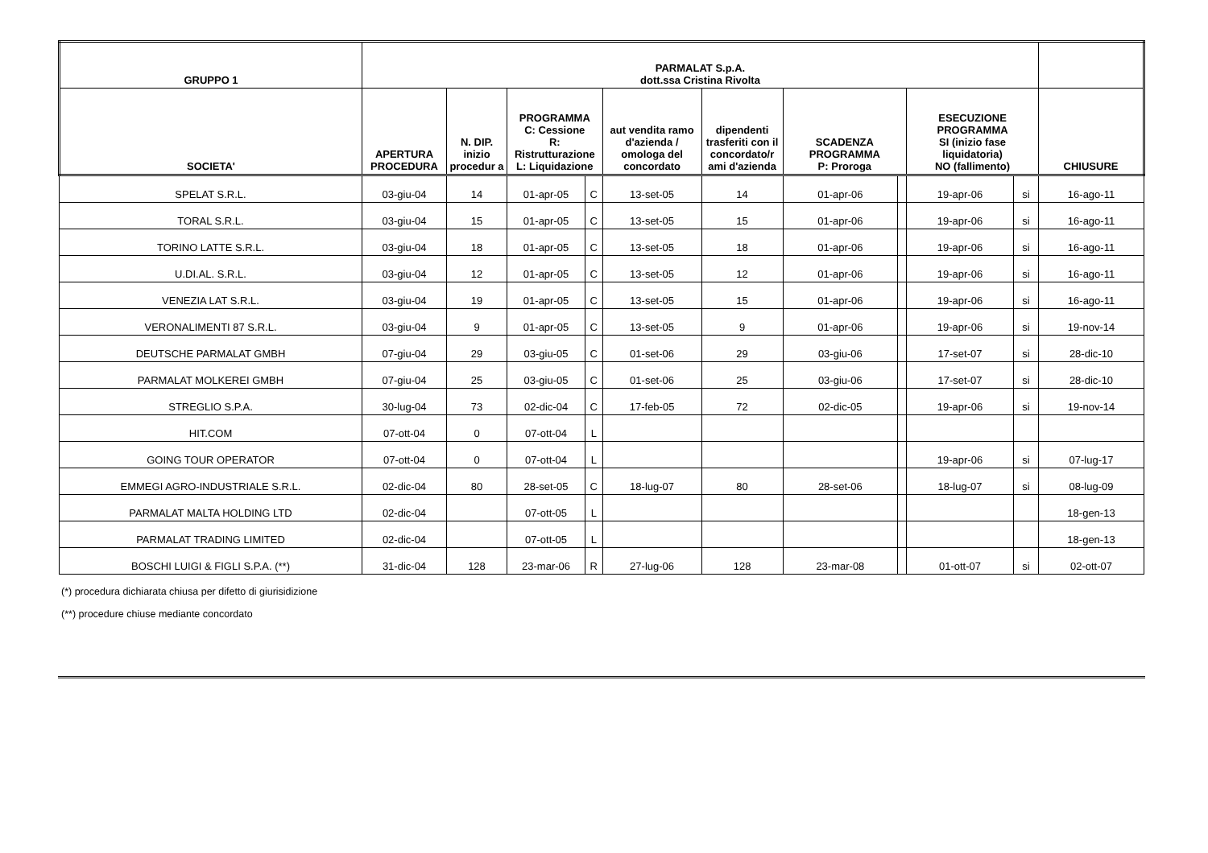| GRUPPO 1 | PARMALAT S.p.A. dott.ssa Cristina Rivolta | | | | | | | | | | |
| --- | --- | --- | --- | --- | --- | --- | --- | --- | --- | --- | --- |
| SOCIETA' | APERTURA PROCEDURA | N. DIP. inizio procedur a | PROGRAMMA C: Cessione R: Ristrutturazione L: Liquidazione | | aut vendita ramo d'azienda / omologa del concordato | dipendenti trasferiti con il concordato/r ami d'azienda | SCADENZA PROGRAMMA P: Proroga | | ESECUZIONE PROGRAMMA SI (inizio fase liquidatoria) NO (fallimento) | | CHIUSURE |
| SPELAT S.R.L. | 03-giu-04 | 14 | 01-apr-05 | C | 13-set-05 | 14 | 01-apr-06 | | 19-apr-06 | si | 16-ago-11 |
| TORAL S.R.L. | 03-giu-04 | 15 | 01-apr-05 | C | 13-set-05 | 15 | 01-apr-06 | | 19-apr-06 | si | 16-ago-11 |
| TORINO LATTE S.R.L. | 03-giu-04 | 18 | 01-apr-05 | C | 13-set-05 | 18 | 01-apr-06 | | 19-apr-06 | si | 16-ago-11 |
| U.DI.AL. S.R.L. | 03-giu-04 | 12 | 01-apr-05 | C | 13-set-05 | 12 | 01-apr-06 | | 19-apr-06 | si | 16-ago-11 |
| VENEZIA LAT S.R.L. | 03-giu-04 | 19 | 01-apr-05 | C | 13-set-05 | 15 | 01-apr-06 | | 19-apr-06 | si | 16-ago-11 |
| VERONALIMENTI 87 S.R.L. | 03-giu-04 | 9 | 01-apr-05 | C | 13-set-05 | 9 | 01-apr-06 | | 19-apr-06 | si | 19-nov-14 |
| DEUTSCHE PARMALAT GMBH | 07-giu-04 | 29 | 03-giu-05 | C | 01-set-06 | 29 | 03-giu-06 | | 17-set-07 | si | 28-dic-10 |
| PARMALAT MOLKEREI GMBH | 07-giu-04 | 25 | 03-giu-05 | C | 01-set-06 | 25 | 03-giu-06 | | 17-set-07 | si | 28-dic-10 |
| STREGLIO S.P.A. | 30-lug-04 | 73 | 02-dic-04 | C | 17-feb-05 | 72 | 02-dic-05 | | 19-apr-06 | si | 19-nov-14 |
| HIT.COM | 07-ott-04 | 0 | 07-ott-04 | L | | | | | | | |
| GOING TOUR OPERATOR | 07-ott-04 | 0 | 07-ott-04 | L | | | | | 19-apr-06 | si | 07-lug-17 |
| EMMEGI AGRO-INDUSTRIALE S.R.L. | 02-dic-04 | 80 | 28-set-05 | C | 18-lug-07 | 80 | 28-set-06 | | 18-lug-07 | si | 08-lug-09 |
| PARMALAT MALTA HOLDING LTD | 02-dic-04 | | 07-ott-05 | L | | | | | | | 18-gen-13 |
| PARMALAT TRADING LIMITED | 02-dic-04 | | 07-ott-05 | L | | | | | | | 18-gen-13 |
| BOSCHI LUIGI & FIGLI S.P.A. (**) | 31-dic-04 | 128 | 23-mar-06 | R | 27-lug-06 | 128 | 23-mar-08 | | 01-ott-07 | si | 02-ott-07 |
(*) procedura dichiarata chiusa per difetto di giurisidizione
(**) procedure chiuse mediante concordato